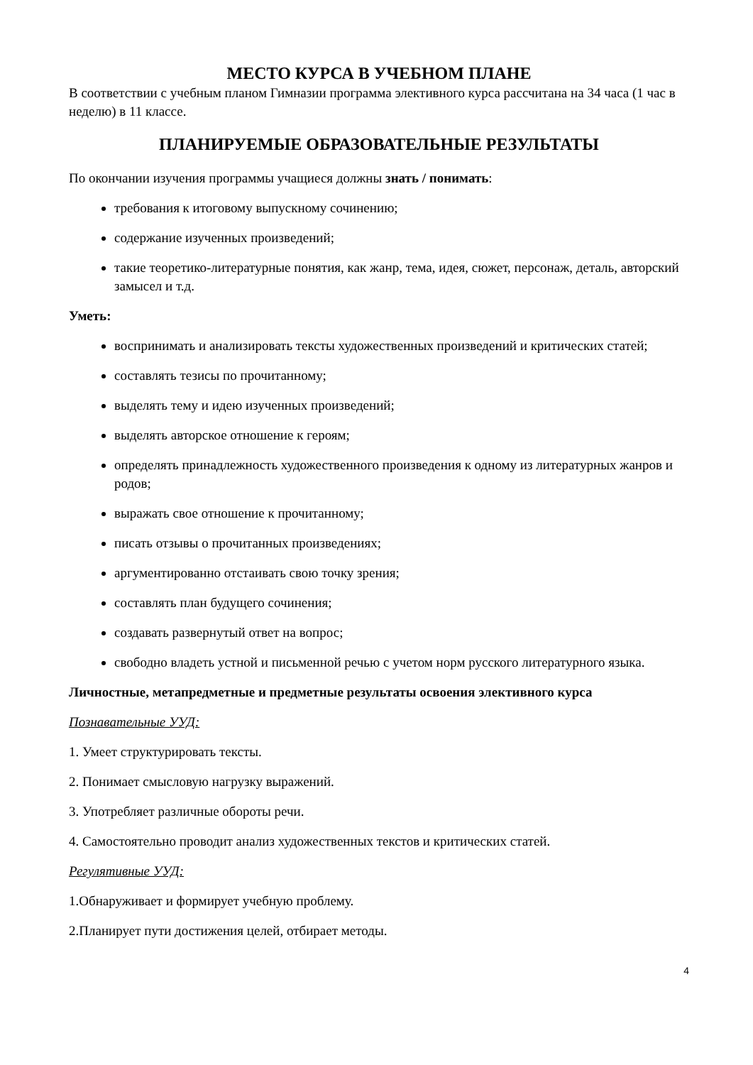МЕСТО КУРСА В УЧЕБНОМ ПЛАНЕ
В соответствии с учебным планом Гимназии программа элективного курса рассчитана на 34 часа (1 час в неделю) в 11 классе.
ПЛАНИРУЕМЫЕ ОБРАЗОВАТЕЛЬНЫЕ РЕЗУЛЬТАТЫ
По окончании изучения программы учащиеся должны знать / понимать:
требования к итоговому выпускному сочинению;
содержание изученных произведений;
такие теоретико-литературные понятия, как жанр, тема, идея, сюжет, персонаж, деталь, авторский замысел и т.д.
Уметь:
воспринимать и анализировать тексты художественных произведений и критических статей;
составлять тезисы по прочитанному;
выделять тему и идею изученных произведений;
выделять авторское отношение к героям;
определять принадлежность художественного произведения к одному из литературных жанров и родов;
выражать свое отношение к прочитанному;
писать отзывы о прочитанных произведениях;
аргументированно отстаивать свою точку зрения;
составлять план будущего сочинения;
создавать развернутый ответ на вопрос;
свободно владеть устной и письменной речью с учетом норм русского литературного языка.
Личностные, метапредметные и предметные результаты освоения элективного курса
Познавательные УУД:
1. Умеет структурировать тексты.
2. Понимает смысловую нагрузку выражений.
3. Употребляет различные обороты речи.
4. Самостоятельно проводит анализ художественных текстов и критических статей.
Регулятивные УУД:
1.Обнаруживает и формирует учебную проблему.
2.Планирует пути достижения целей, отбирает методы.
4